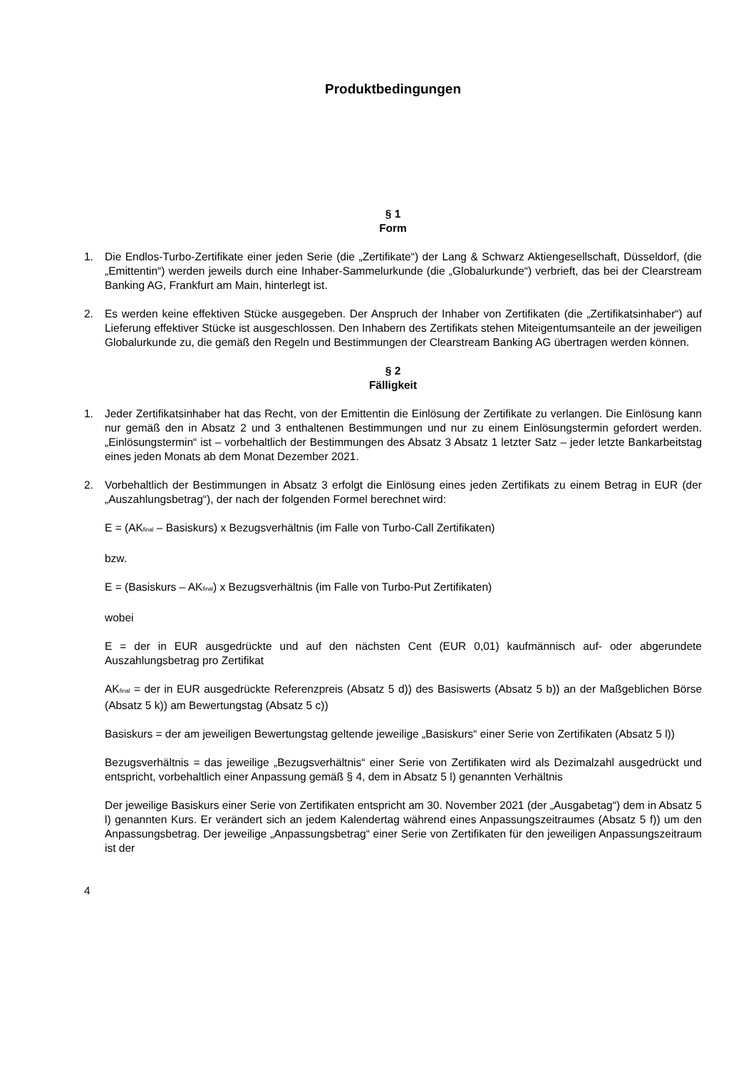Produktbedingungen
§ 1
Form
1. Die Endlos-Turbo-Zertifikate einer jeden Serie (die „Zertifikate“) der Lang & Schwarz Aktiengesellschaft, Düsseldorf, (die „Emittentin“) werden jeweils durch eine Inhaber-Sammelurkunde (die „Globalurkunde“) verbrieft, das bei der Clearstream Banking AG, Frankfurt am Main, hinterlegt ist.
2. Es werden keine effektiven Stücke ausgegeben. Der Anspruch der Inhaber von Zertifikaten (die „Zertifikatsinhaber“) auf Lieferung effektiver Stücke ist ausgeschlossen. Den Inhabern des Zertifikats stehen Miteigentumsanteile an der jeweiligen Globalurkunde zu, die gemäß den Regeln und Bestimmungen der Clearstream Banking AG übertragen werden können.
§ 2
Fälligkeit
1. Jeder Zertifikatsinhaber hat das Recht, von der Emittentin die Einlösung der Zertifikate zu verlangen. Die Einlösung kann nur gemäß den in Absatz 2 und 3 enthaltenen Bestimmungen und nur zu einem Einlösungstermin gefordert werden. „Einlösungstermin“ ist – vorbehaltlich der Bestimmungen des Absatz 3 Absatz 1 letzter Satz – jeder letzte Bankarbeitstag eines jeden Monats ab dem Monat Dezember 2021.
2. Vorbehaltlich der Bestimmungen in Absatz 3 erfolgt die Einlösung eines jeden Zertifikats zu einem Betrag in EUR (der „Auszahlungsbetrag“), der nach der folgenden Formel berechnet wird:
E = (AK<sub>final</sub> – Basiskurs) x Bezugsverhältnis (im Falle von Turbo-Call Zertifikaten)
bzw.
E = (Basiskurs – AK<sub>final</sub>) x Bezugsverhältnis (im Falle von Turbo-Put Zertifikaten)
wobei
E = der in EUR ausgedrückte und auf den nächsten Cent (EUR 0,01) kaufmännisch auf- oder abgerundete Auszahlungsbetrag pro Zertifikat
AK<sub>final</sub> = der in EUR ausgedrückte Referenzpreis (Absatz 5 d)) des Basiswerts (Absatz 5 b)) an der Maßgeblichen Börse (Absatz 5 k)) am Bewertungstag (Absatz 5 c))
Basiskurs = der am jeweiligen Bewertungstag geltende jeweilige „Basiskurs“ einer Serie von Zertifikaten (Absatz 5 l))
Bezugsverhältnis = das jeweilige „Bezugsverhältnis“ einer Serie von Zertifikaten wird als Dezimalzahl ausgedrückt und entspricht, vorbehaltlich einer Anpassung gemäß § 4, dem in Absatz 5 l) genannten Verhältnis
Der jeweilige Basiskurs einer Serie von Zertifikaten entspricht am 30. November 2021 (der „Ausgabetag“) dem in Absatz 5 l) genannten Kurs. Er verändert sich an jedem Kalendertag während eines Anpassungszeitraumes (Absatz 5 f)) um den Anpassungsbetrag. Der jeweilige „Anpassungsbetrag“ einer Serie von Zertifikaten für den jeweiligen Anpassungszeitraum ist der
4